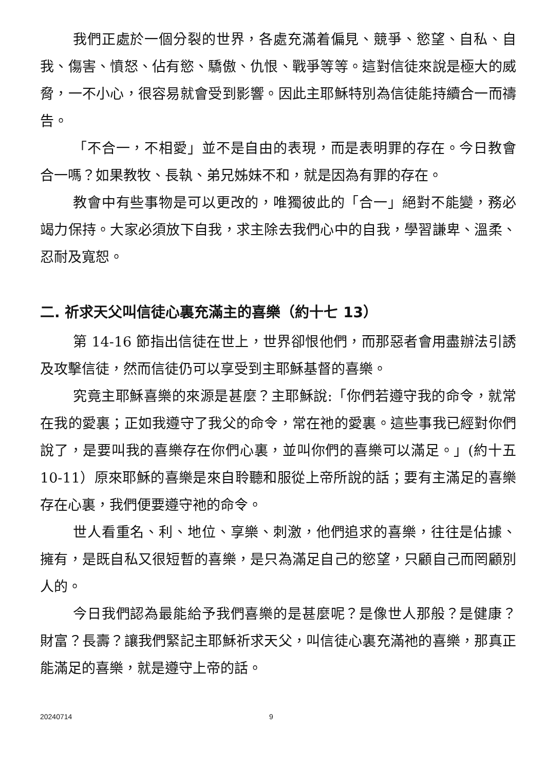我們正處於一個分裂的世界，各處充滿着偏見、競爭、慾望、自私、自我、傷害、憤怒、佔有慾、驕傲、仇恨、戰爭等等。這對信徒來說是極大的威脅，一不小心，很容易就會受到影響。因此主耶穌特別為信徒能持續合一而禱告。
「不合一，不相愛」並不是自由的表現，而是表明罪的存在。今日教會合一嗎？如果教牧、長執、弟兄姊妹不和，就是因為有罪的存在。
教會中有些事物是可以更改的，唯獨彼此的「合一」絕對不能變，務必竭力保持。大家必須放下自我，求主除去我們心中的自我，學習謙卑、溫柔、忍耐及寬恕。
二. 祈求天父叫信徒心裏充滿主的喜樂（約十七 13）
第 14-16 節指出信徒在世上，世界卻恨他們，而那惡者會用盡辦法引誘及攻擊信徒，然而信徒仍可以享受到主耶穌基督的喜樂。
究竟主耶穌喜樂的來源是甚麼？主耶穌說:「你們若遵守我的命令，就常在我的愛裏；正如我遵守了我父的命令，常在祂的愛裏。這些事我已經對你們說了，是要叫我的喜樂存在你們心裏，並叫你們的喜樂可以滿足。」(約十五 10-11）原來耶穌的喜樂是來自聆聽和服從上帝所說的話；要有主滿足的喜樂存在心裏，我們便要遵守祂的命令。
世人看重名、利、地位、享樂、刺激，他們追求的喜樂，往往是佔據、擁有，是既自私又很短暫的喜樂，是只為滿足自己的慾望，只顧自己而罔顧別人的。
今日我們認為最能給予我們喜樂的是甚麼呢？是像世人那般？是健康？財富？長壽？讓我們緊記主耶穌祈求天父，叫信徒心裏充滿祂的喜樂，那真正能滿足的喜樂，就是遵守上帝的話。
20240714 9